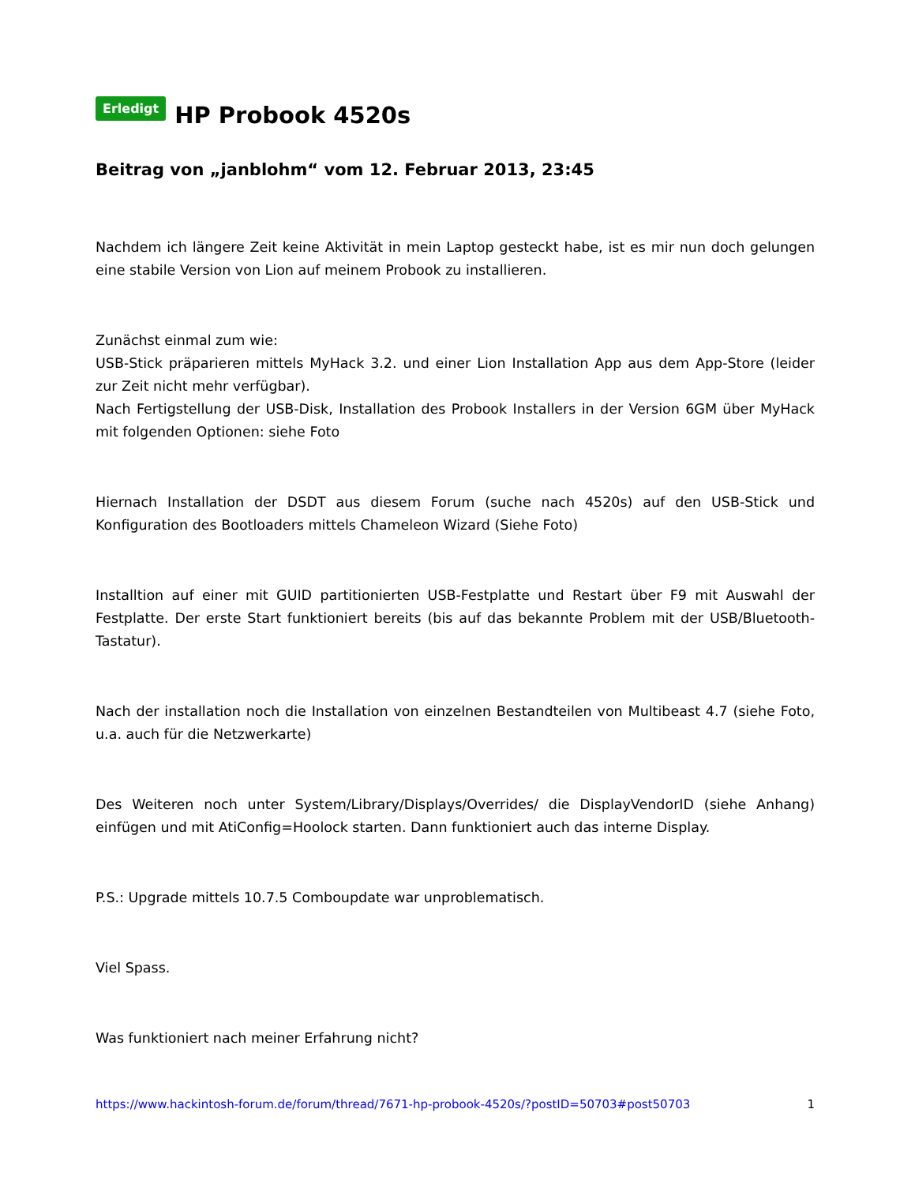Erledigt HP Probook 4520s
Beitrag von „janblohm“ vom 12. Februar 2013, 23:45
Nachdem ich längere Zeit keine Aktivität in mein Laptop gesteckt habe, ist es mir nun doch gelungen eine stabile Version von Lion auf meinem Probook zu installieren.
Zunächst einmal zum wie:
USB-Stick präparieren mittels MyHack 3.2. und einer Lion Installation App aus dem App-Store (leider zur Zeit nicht mehr verfügbar).
Nach Fertigstellung der USB-Disk, Installation des Probook Installers in der Version 6GM über MyHack mit folgenden Optionen: siehe Foto
Hiernach Installation der DSDT aus diesem Forum (suche nach 4520s) auf den USB-Stick und Konfiguration des Bootloaders mittels Chameleon Wizard (Siehe Foto)
Installtion auf einer mit GUID partitionierten USB-Festplatte und Restart über F9 mit Auswahl der Festplatte. Der erste Start funktioniert bereits (bis auf das bekannte Problem mit der USB/Bluetooth-Tastatur).
Nach der installation noch die Installation von einzelnen Bestandteilen von Multibeast 4.7 (siehe Foto, u.a. auch für die Netzwerkarte)
Des Weiteren noch unter System/Library/Displays/Overrides/ die DisplayVendorID (siehe Anhang) einfügen und mit AtiConfig=Hoolock starten. Dann funktioniert auch das interne Display.
P.S.: Upgrade mittels 10.7.5 Comboupdate war unproblematisch.
Viel Spass.
Was funktioniert nach meiner Erfahrung nicht?
https://www.hackintosh-forum.de/forum/thread/7671-hp-probook-4520s/?postID=50703#post50703 1